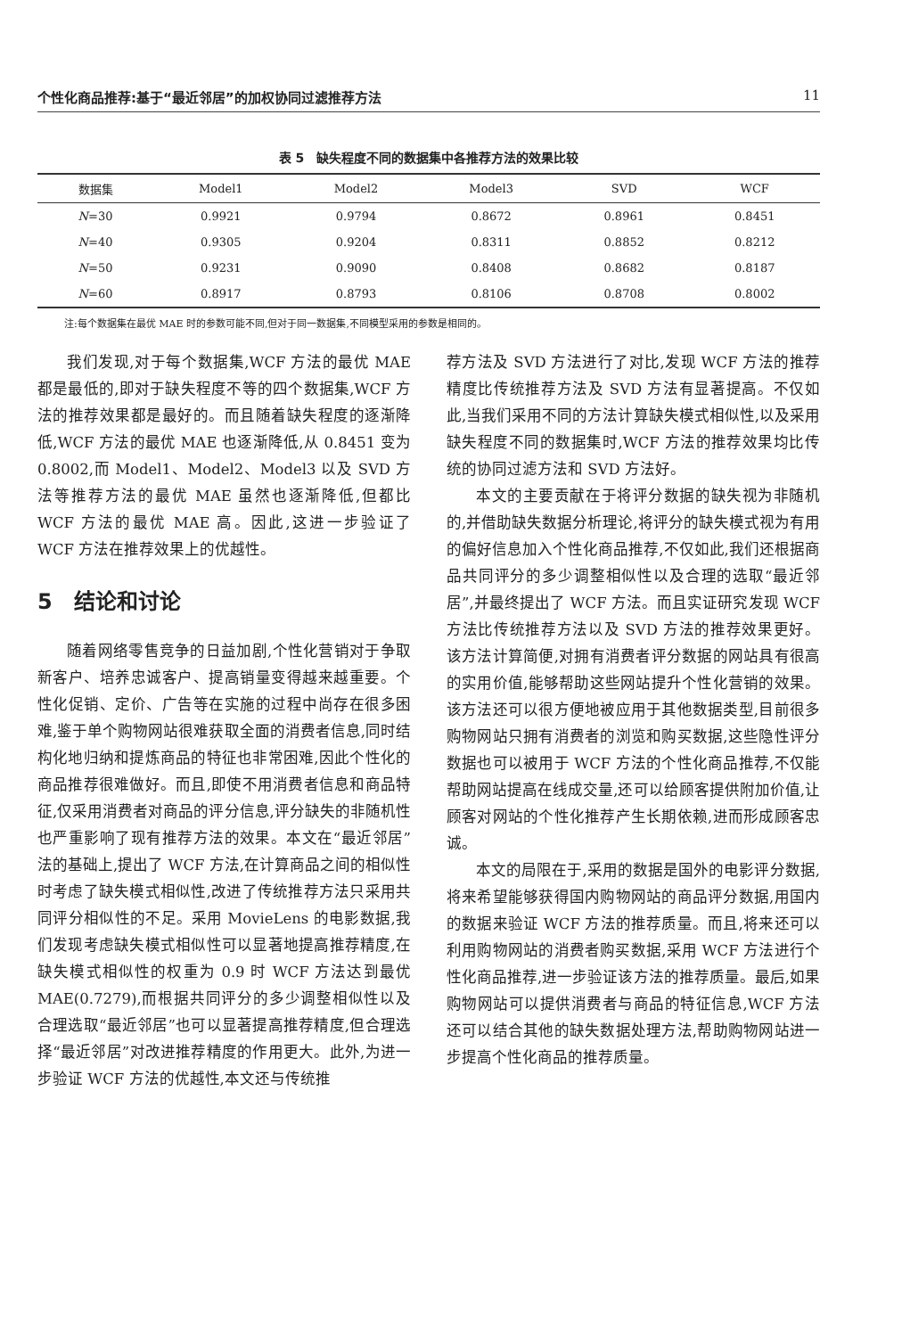个性化商品推荐:基于“最近邻居”的加权协同过滤推荐方法 11
表 5　缺失程度不同的数据集中各推荐方法的效果比较
| 数据集 | Model1 | Model2 | Model3 | SVD | WCF |
| --- | --- | --- | --- | --- | --- |
| N =30 | 0.9921 | 0.9794 | 0.8672 | 0.8961 | 0.8451 |
| N =40 | 0.9305 | 0.9204 | 0.8311 | 0.8852 | 0.8212 |
| N =50 | 0.9231 | 0.9090 | 0.8408 | 0.8682 | 0.8187 |
| N =60 | 0.8917 | 0.8793 | 0.8106 | 0.8708 | 0.8002 |
注:每个数据集在最优 MAE 时的参数可能不同,但对于同一数据集,不同模型采用的参数是相同的。
我们发现,对于每个数据集,WCF 方法的最优 MAE 都是最低的,即对于缺失程度不等的四个数据集,WCF 方法的推荐效果都是最好的。而且随着缺失程度的逐渐降低,WCF 方法的最优 MAE 也逐渐降低,从 0.8451 变为 0.8002,而 Model1、Model2、Model3 以及 SVD 方法等推荐方法的最优 MAE 虽然也逐渐降低,但都比 WCF 方法的最优 MAE 高。因此,这进一步验证了 WCF 方法在推荐效果上的优越性。
5　结论和讨论
随着网络零售竞争的日益加剧,个性化营销对于争取新客户、培养忠诚客户、提高销量变得越来越重要。个性化促销、定价、广告等在实施的过程中尚存在很多困难,鉴于单个购物网站很难获取全面的消费者信息,同时结构化地归纳和提炼商品的特征也非常困难,因此个性化的商品推荐很难做好。而且,即使不用消费者信息和商品特征,仅采用消费者对商品的评分信息,评分缺失的非随机性也严重影响了现有推荐方法的效果。本文在“最近邻居”法的基础上,提出了 WCF 方法,在计算商品之间的相似性时考虑了缺失模式相似性,改进了传统推荐方法只采用共同评分相似性的不足。采用 MovieLens 的电影数据,我们发现考虑缺失模式相似性可以显著地提高推荐精度,在缺失模式相似性的权重为 0.9 时 WCF 方法达到最优 MAE(0.7279),而根据共同评分的多少调整相似性以及合理选取“最近邻居”也可以显著提高推荐精度,但合理选择“最近邻居”对改进推荐精度的作用更大。此外,为进一步验证 WCF 方法的优越性,本文还与传统推
荐方法及 SVD 方法进行了对比,发现 WCF 方法的推荐精度比传统推荐方法及 SVD 方法有显著提高。不仅如此,当我们采用不同的方法计算缺失模式相似性,以及采用缺失程度不同的数据集时,WCF 方法的推荐效果均比传统的协同过滤方法和 SVD 方法好。
本文的主要贡献在于将评分数据的缺失视为非随机的,并借助缺失数据分析理论,将评分的缺失模式视为有用的偏好信息加入个性化商品推荐,不仅如此,我们还根据商品共同评分的多少调整相似性以及合理的选取“最近邻居”,并最终提出了 WCF 方法。而且实证研究发现 WCF 方法比传统推荐方法以及 SVD 方法的推荐效果更好。该方法计算简便,对拥有消费者评分数据的网站具有很高的实用价值,能够帮助这些网站提升个性化营销的效果。该方法还可以很方便地被应用于其他数据类型,目前很多购物网站只拥有消费者的浏览和购买数据,这些隐性评分数据也可以被用于 WCF 方法的个性化商品推荐,不仅能帮助网站提高在线成交量,还可以给顾客提供附加价值,让顾客对网站的个性化推荐产生长期依赖,进而形成顾客忠诚。
本文的局限在于,采用的数据是国外的电影评分数据,将来希望能够获得国内购物网站的商品评分数据,用国内的数据来验证 WCF 方法的推荐质量。而且,将来还可以利用购物网站的消费者购买数据,采用 WCF 方法进行个性化商品推荐,进一步验证该方法的推荐质量。最后,如果购物网站可以提供消费者与商品的特征信息,WCF 方法还可以结合其他的缺失数据处理方法,帮助购物网站进一步提高个性化商品的推荐质量。